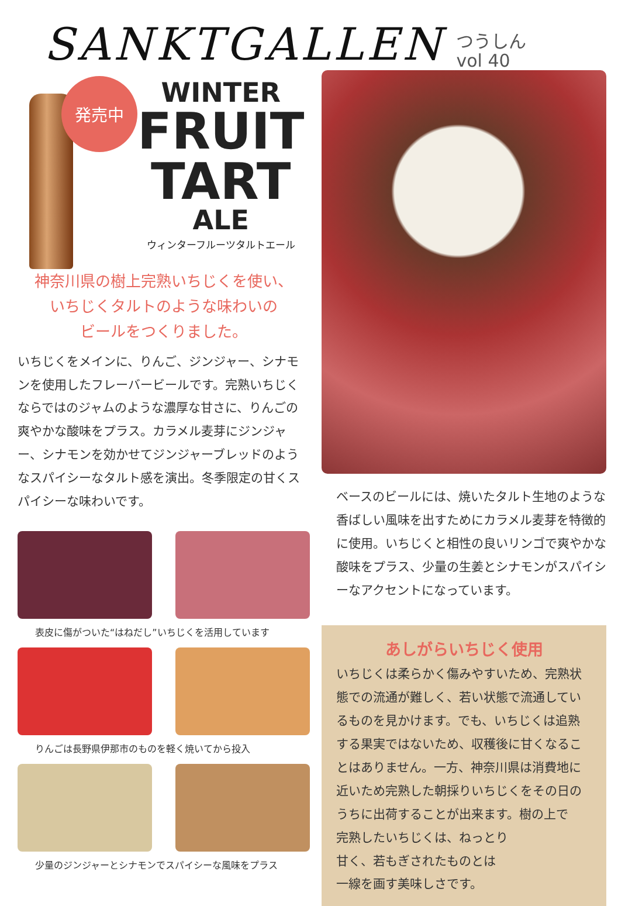SANKTGALLEN
つうしん
vol 40
発売中
WINTER
FRUIT
TART
ALE
ウィンターフルーツタルトエール
神奈川県の樹上完熟いちじくを使い、
いちじくタルトのような味わいの
ビールをつくりました。
いちじくをメインに、りんご、ジンジャー、シナモンを使用したフレーバービールです。完熟いちじくならではのジャムのような濃厚な甘さに、りんごの爽やかな酸味をプラス。カラメル麦芽にジンジャー、シナモンを効かせてジンジャーブレッドのようなスパイシーなタルト感を演出。冬季限定の甘くスパイシーな味わいです。
表皮に傷がついた“はねだし”いちじくを活用しています
りんごは長野県伊那市のものを軽く焼いてから投入
少量のジンジャーとシナモンでスパイシーな風味をプラス
ベースのビールには、焼いたタルト生地のような香ばしい風味を出すためにカラメル麦芽を特徴的に使用。いちじくと相性の良いリンゴで爽やかな酸味をプラス、少量の生姜とシナモンがスパイシーなアクセントになっています。
あしがらいちじく使用
いちじくは柔らかく傷みやすいため、完熟状態での流通が難しく、若い状態で流通しているものを見かけます。でも、いちじくは追熟する果実ではないため、収穫後に甘くなることはありません。一方、神奈川県は消費地に近いため完熟した朝採りいちじくをその日のうちに出荷することが出来ます。樹の上で
完熟したいちじくは、ねっとり
甘く、若もぎされたものとは
一線を画す美味しさです。